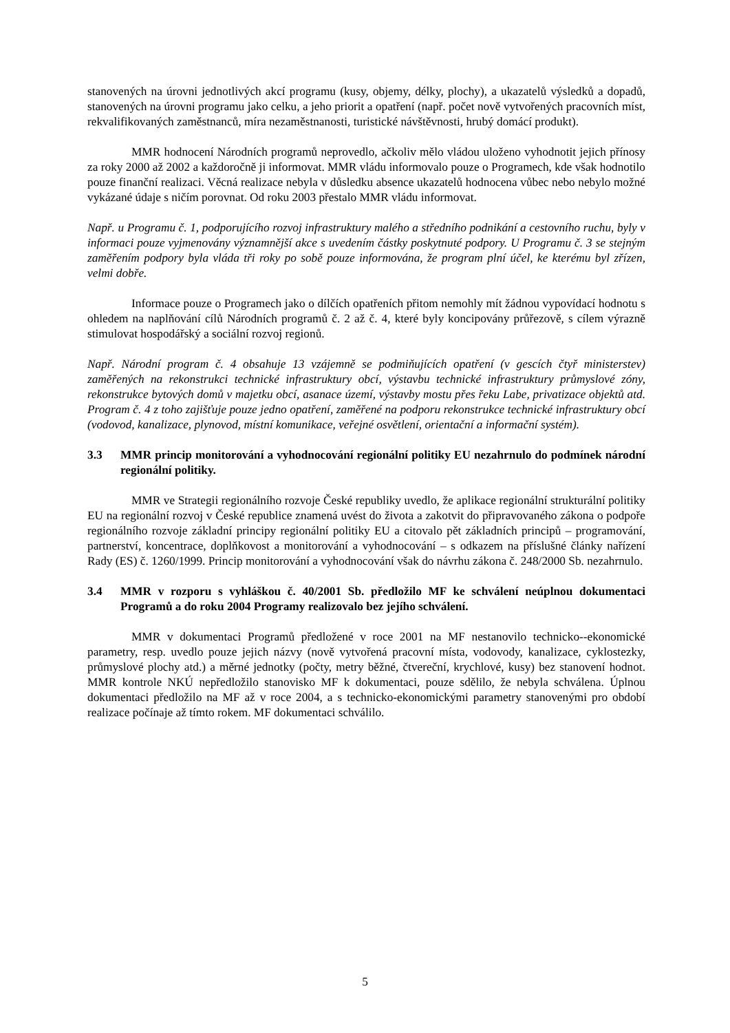stanovených na úrovni jednotlivých akcí programu (kusy, objemy, délky, plochy), a ukazatelů výsledků a dopadů, stanovených na úrovni programu jako celku, a jeho priorit a opatření (např. počet nově vytvořených pracovních míst, rekvalifikovaných zaměstnanců, míra nezaměstnanosti, turistické návštěvnosti, hrubý domácí produkt).
MMR hodnocení Národních programů neprovedlo, ačkoliv mělo vládou uloženo vyhodnotit jejich přínosy za roky 2000 až 2002 a každoročně ji informovat. MMR vládu informovalo pouze o Programech, kde však hodnotilo pouze finanční realizaci. Věcná realizace nebyla v důsledku absence ukazatelů hodnocena vůbec nebo nebylo možné vykázané údaje s ničím porovnat. Od roku 2003 přestalo MMR vládu informovat.
Např. u Programu č. 1, podporujícího rozvoj infrastruktury malého a středního podnikání a cestovního ruchu, byly v informaci pouze vyjmenovány významnější akce s uvedením částky poskytnuté podpory. U Programu č. 3 se stejným zaměřením podpory byla vláda tři roky po sobě pouze informována, že program plní účel, ke kterému byl zřízen, velmi dobře.
Informace pouze o Programech jako o dílčích opatřeních přitom nemohly mít žádnou vypovídací hodnotu s ohledem na naplňování cílů Národních programů č. 2 až č. 4, které byly koncipovány průřezově, s cílem výrazně stimulovat hospodářský a sociální rozvoj regionů.
Např. Národní program č. 4 obsahuje 13 vzájemně se podmiňujících opatření (v gescích čtyř ministerstev) zaměřených na rekonstrukci technické infrastruktury obcí, výstavbu technické infrastruktury průmyslové zóny, rekonstrukce bytových domů v majetku obcí, asanace území, výstavby mostu přes řeku Labe, privatizace objektů atd. Program č. 4 z toho zajišťuje pouze jedno opatření, zaměřené na podporu rekonstrukce technické infrastruktury obcí (vodovod, kanalizace, plynovod, místní komunikace, veřejné osvětlení, orientační a informační systém).
3.3 MMR princip monitorování a vyhodnocování regionální politiky EU nezahrnulo do podmínek národní regionální politiky.
MMR ve Strategii regionálního rozvoje České republiky uvedlo, že aplikace regionální strukturální politiky EU na regionální rozvoj v České republice znamená uvést do života a zakotvit do připravovaného zákona o podpoře regionálního rozvoje základní principy regionální politiky EU a citovalo pět základních principů – programování, partnerství, koncentrace, doplňkovost a monitorování a vyhodnocování – s odkazem na příslušné články nařízení Rady (ES) č. 1260/1999. Princip monitorování a vyhodnocování však do návrhu zákona č. 248/2000 Sb. nezahrnulo.
3.4 MMR v rozporu s vyhláškou č. 40/2001 Sb. předložilo MF ke schválení neúplnou dokumentaci Programů a do roku 2004 Programy realizovalo bez jejího schválení.
MMR v dokumentaci Programů předložené v roce 2001 na MF nestanovilo technicko-‑ekonomické parametry, resp. uvedlo pouze jejich názvy (nově vytvořená pracovní místa, vodovody, kanalizace, cyklostezky, průmyslové plochy atd.) a měrné jednotky (počty, metry běžné, čtvereční, krychlové, kusy) bez stanovení hodnot. MMR kontrole NKÚ nepředložilo stanovisko MF k dokumentaci, pouze sdělilo, že nebyla schválena. Úplnou dokumentaci předložilo na MF až v roce 2004, a s technicko-ekonomickými parametry stanovenými pro období realizace počínaje až tímto rokem. MF dokumentaci schválilo.
5